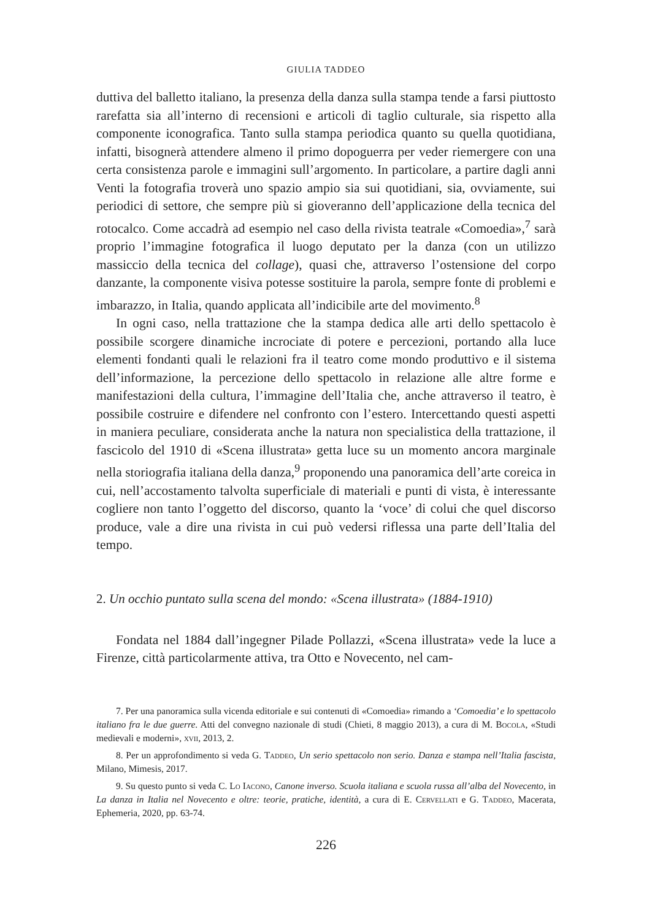GIULIA TADDEO
duttiva del balletto italiano, la presenza della danza sulla stampa tende a farsi piuttosto rarefatta sia all’interno di recensioni e articoli di taglio culturale, sia rispetto alla componente iconografica. Tanto sulla stampa periodica quanto su quella quotidiana, infatti, bisognerà attendere almeno il primo dopoguerra per veder riemergere con una certa consistenza parole e immagini sull’argomento. In particolare, a partire dagli anni Venti la fotografia troverà uno spazio ampio sia sui quotidiani, sia, ovviamente, sui periodici di settore, che sempre più si gioveranno dell’applicazione della tecnica del rotocalco. Come accadrà ad esempio nel caso della rivista teatrale «Comoedia»,<sup>7</sup> sarà proprio l’immagine fotografica il luogo deputato per la danza (con un utilizzo massiccio della tecnica del collage), quasi che, attraverso l’ostensione del corpo danzante, la componente visiva potesse sostituire la parola, sempre fonte di problemi e imbarazzo, in Italia, quando applicata all’indicibile arte del movimento.<sup>8</sup>
In ogni caso, nella trattazione che la stampa dedica alle arti dello spettacolo è possibile scorgere dinamiche incrociate di potere e percezioni, portando alla luce elementi fondanti quali le relazioni fra il teatro come mondo produttivo e il sistema dell’informazione, la percezione dello spettacolo in relazione alle altre forme e manifestazioni della cultura, l’immagine dell’Italia che, anche attraverso il teatro, è possibile costruire e difendere nel confronto con l’estero. Intercettando questi aspetti in maniera peculiare, considerata anche la natura non specialistica della trattazione, il fascicolo del 1910 di «Scena illustrata» getta luce su un momento ancora marginale nella storiografia italiana della danza,<sup>9</sup> proponendo una panoramica dell’arte coreica in cui, nell’accostamento talvolta superficiale di materiali e punti di vista, è interessante cogliere non tanto l’oggetto del discorso, quanto la ‘voce’ di colui che quel discorso produce, vale a dire una rivista in cui può vedersi riflessa una parte dell’Italia del tempo.
2. Un occhio puntato sulla scena del mondo: «Scena illustrata» (1884-1910)
Fondata nel 1884 dall’ingegner Pilade Pollazzi, «Scena illustrata» vede la luce a Firenze, città particolarmente attiva, tra Otto e Novecento, nel cam-
7. Per una panoramica sulla vicenda editoriale e sui contenuti di «Comoedia» rimando a ‘Comoedia’ e lo spettacolo italiano fra le due guerre. Atti del convegno nazionale di studi (Chieti, 8 maggio 2013), a cura di M. Bocola, «Studi medievali e moderni», xvii, 2013, 2.
8. Per un approfondimento si veda G. Taddeo, Un serio spettacolo non serio. Danza e stampa nell’Italia fascista, Milano, Mimesis, 2017.
9. Su questo punto si veda C. Lo Iacono, Canone inverso. Scuola italiana e scuola russa all’alba del Novecento, in La danza in Italia nel Novecento e oltre: teorie, pratiche, identità, a cura di E. Cervellati e G. Taddeo, Macerata, Ephemeria, 2020, pp. 63-74.
226